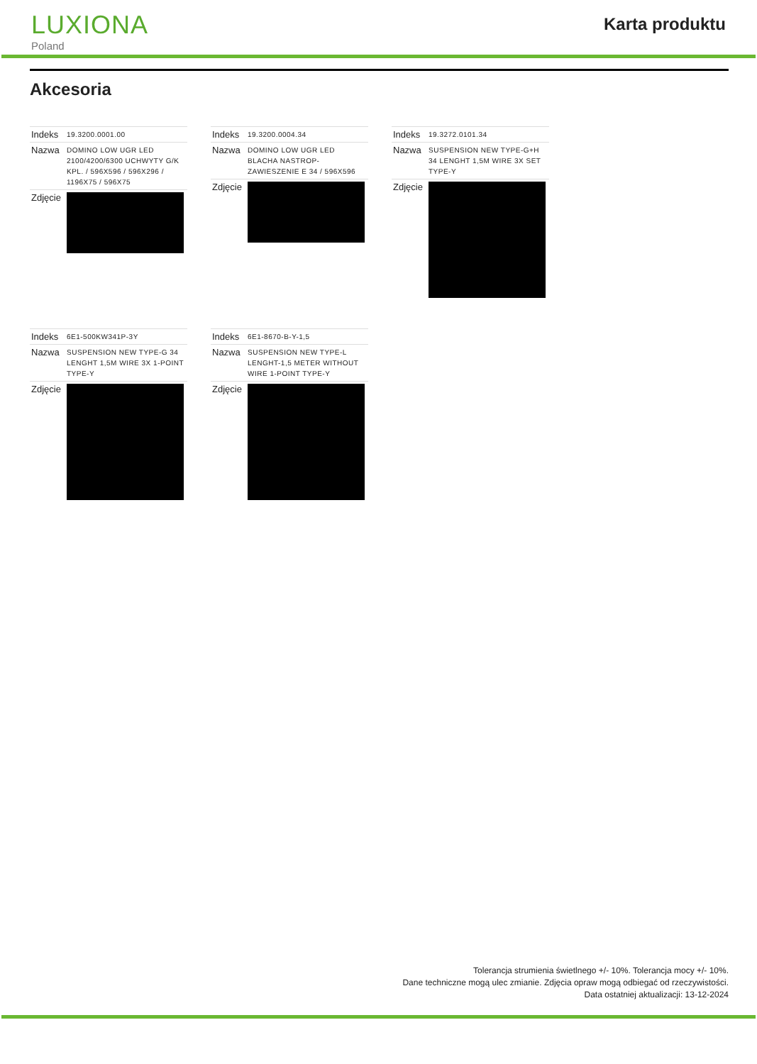LUXIONA
Poland
Karta produktu
Akcesoria
| Indeks | 19.3200.0001.00 |
| Nazwa | DOMINO LOW UGR LED 2100/4200/6300 UCHWYTY G/K KPL. / 596X596 / 596X296 / 1196X75 / 596X75 |
| Zdjęcie | |
| Indeks | 19.3200.0004.34 |
| Nazwa | DOMINO LOW UGR LED BLACHA NASTROP-ZAWIESZENIE E 34 / 596X596 |
| Zdjęcie | |
| Indeks | 19.3272.0101.34 |
| Nazwa | SUSPENSION NEW TYPE-G+H 34 LENGHT 1,5M WIRE 3X SET TYPE-Y |
| Zdjęcie | |
| Indeks | 6E1-500KW341P-3Y |
| Nazwa | SUSPENSION NEW TYPE-G 34 LENGHT 1,5M WIRE 3X 1-POINT TYPE-Y |
| Zdjęcie | |
| Indeks | 6E1-8670-B-Y-1,5 |
| Nazwa | SUSPENSION NEW TYPE-L LENGHT-1,5 METER WITHOUT WIRE 1-POINT TYPE-Y |
| Zdjęcie | |
Tolerancja strumienia świetlnego +/- 10%. Tolerancja mocy +/- 10%.
Dane techniczne mogą ulec zmianie. Zdjęcia opraw mogą odbiegać od rzeczywistości.
Data ostatniej aktualizacji: 13-12-2024